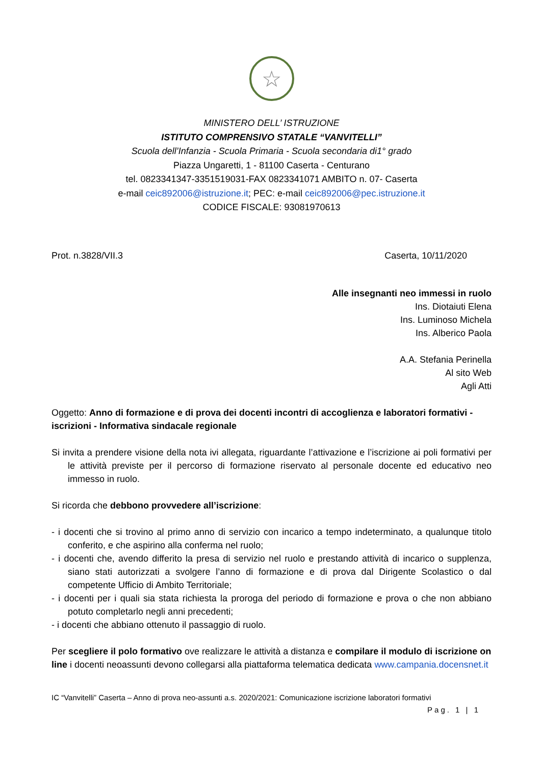☆
MINISTERO DELL’ ISTRUZIONE
ISTITUTO COMPRENSIVO STATALE “VANVITELLI”
Scuola dell’Infanzia - Scuola Primaria - Scuola secondaria di1° grado
Piazza Ungaretti, 1 - 81100 Caserta - Centurano
tel. 0823341347-3351519031-FAX 0823341071 AMBITO n. 07- Caserta
e-mail ceic892006@istruzione.it; PEC: e-mail ceic892006@pec.istruzione.it
CODICE FISCALE: 93081970613
Prot. n.3828/VII.3 Caserta, 10/11/2020
Alle insegnanti neo immessi in ruolo
Ins. Diotaiuti Elena
Ins. Luminoso Michela
Ins. Alberico Paola
A.A. Stefania Perinella
Al sito Web
Agli Atti
Oggetto: Anno di formazione e di prova dei docenti incontri di accoglienza e laboratori formativi - iscrizioni - Informativa sindacale regionale
Si invita a prendere visione della nota ivi allegata, riguardante l’attivazione e l’iscrizione ai poli formativi per le attività previste per il percorso di formazione riservato al personale docente ed educativo neo immesso in ruolo.
Si ricorda che debbono provvedere all’iscrizione:
- i docenti che si trovino al primo anno di servizio con incarico a tempo indeterminato, a qualunque titolo conferito, e che aspirino alla conferma nel ruolo;
- i docenti che, avendo differito la presa di servizio nel ruolo e prestando attività di incarico o supplenza, siano stati autorizzati a svolgere l’anno di formazione e di prova dal Dirigente Scolastico o dal competente Ufficio di Ambito Territoriale;
- i docenti per i quali sia stata richiesta la proroga del periodo di formazione e prova o che non abbiano potuto completarlo negli anni precedenti;
- i docenti che abbiano ottenuto il passaggio di ruolo.
Per scegliere il polo formativo ove realizzare le attività a distanza e compilare il modulo di iscrizione on line i docenti neoassunti devono collegarsi alla piattaforma telematica dedicata www.campania.docensnet.it
IC “Vanvitelli” Caserta – Anno di prova neo-assunti a.s. 2020/2021: Comunicazione iscrizione laboratori formativi
Pag. 1 | 1